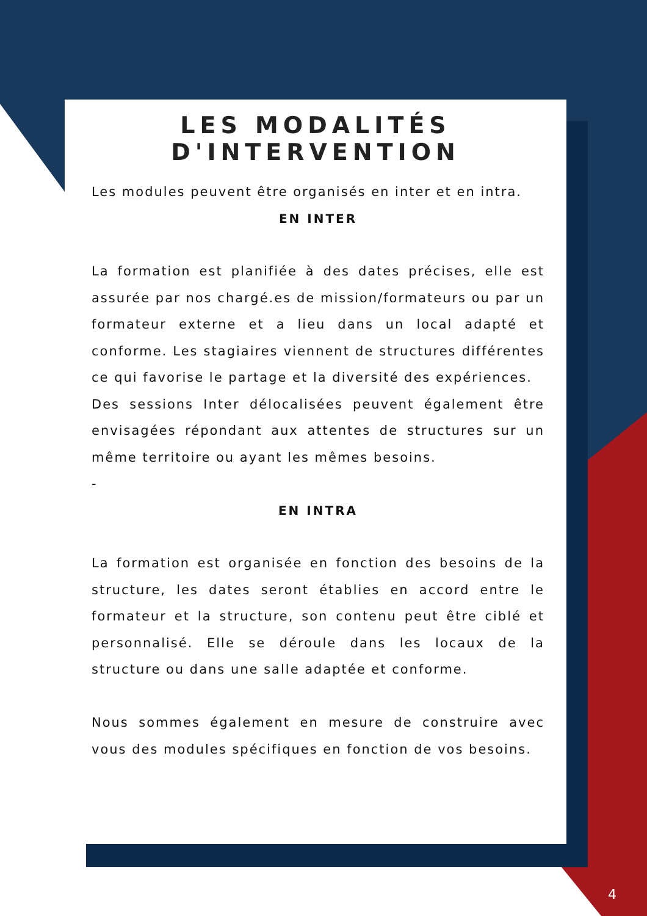LES MODALITÉS D'INTERVENTION
Les modules peuvent être organisés en inter et en intra.
EN INTER
La formation est planifiée à des dates précises, elle est assurée par nos chargé.es de mission/formateurs ou par un formateur externe et a lieu dans un local adapté et conforme. Les stagiaires viennent de structures différentes ce qui favorise le partage et la diversité des expériences.
Des sessions Inter délocalisées peuvent également être envisagées répondant aux attentes de structures sur un même territoire ou ayant les mêmes besoins.
-
EN INTRA
La formation est organisée en fonction des besoins de la structure, les dates seront établies en accord entre le formateur et la structure, son contenu peut être ciblé et personnalisé. Elle se déroule dans les locaux de la structure ou dans une salle adaptée et conforme.
Nous sommes également en mesure de construire avec vous des modules spécifiques en fonction de vos besoins.
4